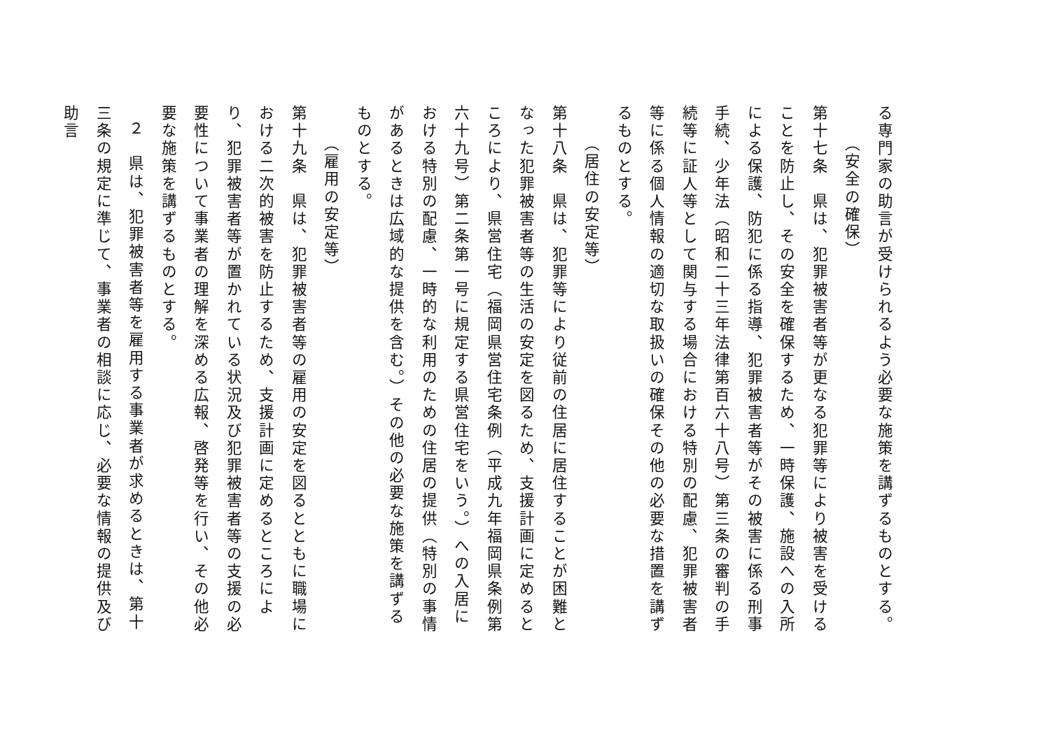る専門家の助言が受けられるよう必要な施策を講ずるものとする。
（安全の確保）
第十七条　県は、犯罪被害者等が更なる犯罪等により被害を受けることを防止し、その安全を確保するため、一時保護、施設への入所による保護、防犯に係る指導、犯罪被害者等がその被害に係る刑事手続、少年法（昭和二十三年法律第百六十八号）第三条の審判の手続等に証人等として関与する場合における特別の配慮、犯罪被害者等に係る個人情報の適切な取扱いの確保その他の必要な措置を講ずるものとする。
（居住の安定等）
第十八条　県は、犯罪等により従前の住居に居住することが困難となった犯罪被害者等の生活の安定を図るため、支援計画に定めるところにより、県営住宅（福岡県営住宅条例（平成九年福岡県条例第六十九号）第二条第一号に規定する県営住宅をいう。）への入居における特別の配慮、一時的な利用のための住居の提供（特別の事情があるときは広域的な提供を含む。）その他の必要な施策を講ずるものとする。
（雇用の安定等）
第十九条　県は、犯罪被害者等の雇用の安定を図るとともに職場における二次的被害を防止するため、支援計画に定めるところにより、犯罪被害者等が置かれている状況及び犯罪被害者等の支援の必要性について事業者の理解を深める広報、啓発等を行い、その他必要な施策を講ずるものとする。
２　県は、犯罪被害者等を雇用する事業者が求めるときは、第十三条の規定に準じて、事業者の相談に応じ、必要な情報の提供及び助言